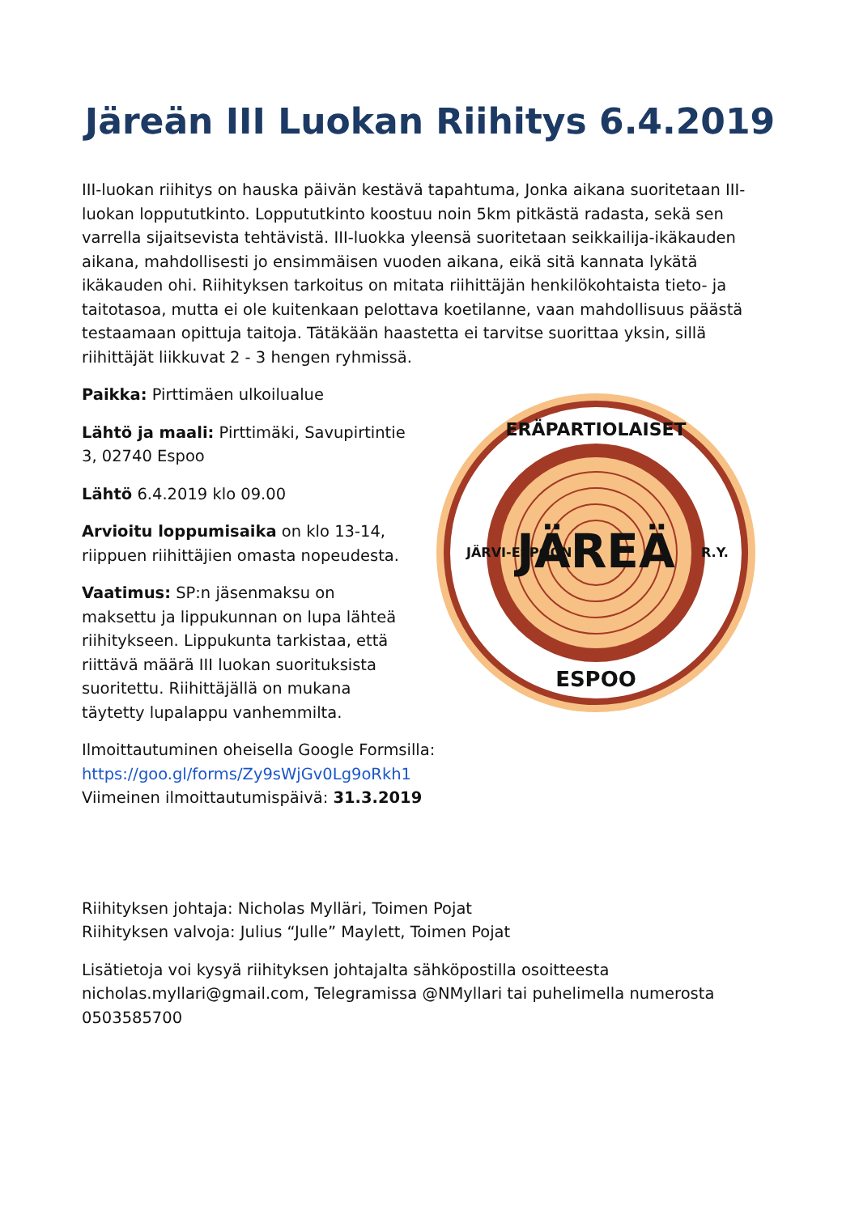Järeän III Luokan Riihitys 6.4.2019
III-luokan riihitys on hauska päivän kestävä tapahtuma, Jonka aikana suoritetaan III-luokan loppututkinto. Loppututkinto koostuu noin 5km pitkästä radasta, sekä sen varrella sijaitsevista tehtävistä. III-luokka yleensä suoritetaan seikkailija-ikäkauden aikana, mahdollisesti jo ensimmäisen vuoden aikana, eikä sitä kannata lykätä ikäkauden ohi. Riihityksen tarkoitus on mitata riihittäjän henkilökohtaista tieto- ja taitotasoa, mutta ei ole kuitenkaan pelottava koetilanne, vaan mahdollisuus päästä testaamaan opittuja taitoja. Tätäkään haastetta ei tarvitse suorittaa yksin, sillä riihittäjät liikkuvat 2 - 3 hengen ryhmissä.
Paikka: Pirttimäen ulkoilualue
Lähtö ja maali: Pirttimäki, Savupirtintie 3, 02740 Espoo
Lähtö 6.4.2019 klo 09.00
Arvioitu loppumisaika on klo 13-14, riippuen riihittäjien omasta nopeudesta.
Vaatimus: SP:n jäsenmaksu on maksettu ja lippukunnan on lupa lähteä riihitykseen. Lippukunta tarkistaa, että riittävä määrä III luokan suorituksista suoritettu. Riihittäjällä on mukana täytetty lupalappu vanhemmilta.
JÄREÄ
ERÄPARTIOLAISET
ESPOO
JÄRVI-ESPOON
R.Y.
Ilmoittautuminen oheisella Google Formsilla:
https://goo.gl/forms/Zy9sWjGv0Lg9oRkh1
Viimeinen ilmoittautumispäivä: 31.3.2019
Riihityksen johtaja: Nicholas Mylläri, Toimen Pojat
Riihityksen valvoja: Julius “Julle” Maylett, Toimen Pojat
Lisätietoja voi kysyä riihityksen johtajalta sähköpostilla osoitteesta nicholas.myllari@gmail.com, Telegramissa @NMyllari tai puhelimella numerosta 0503585700